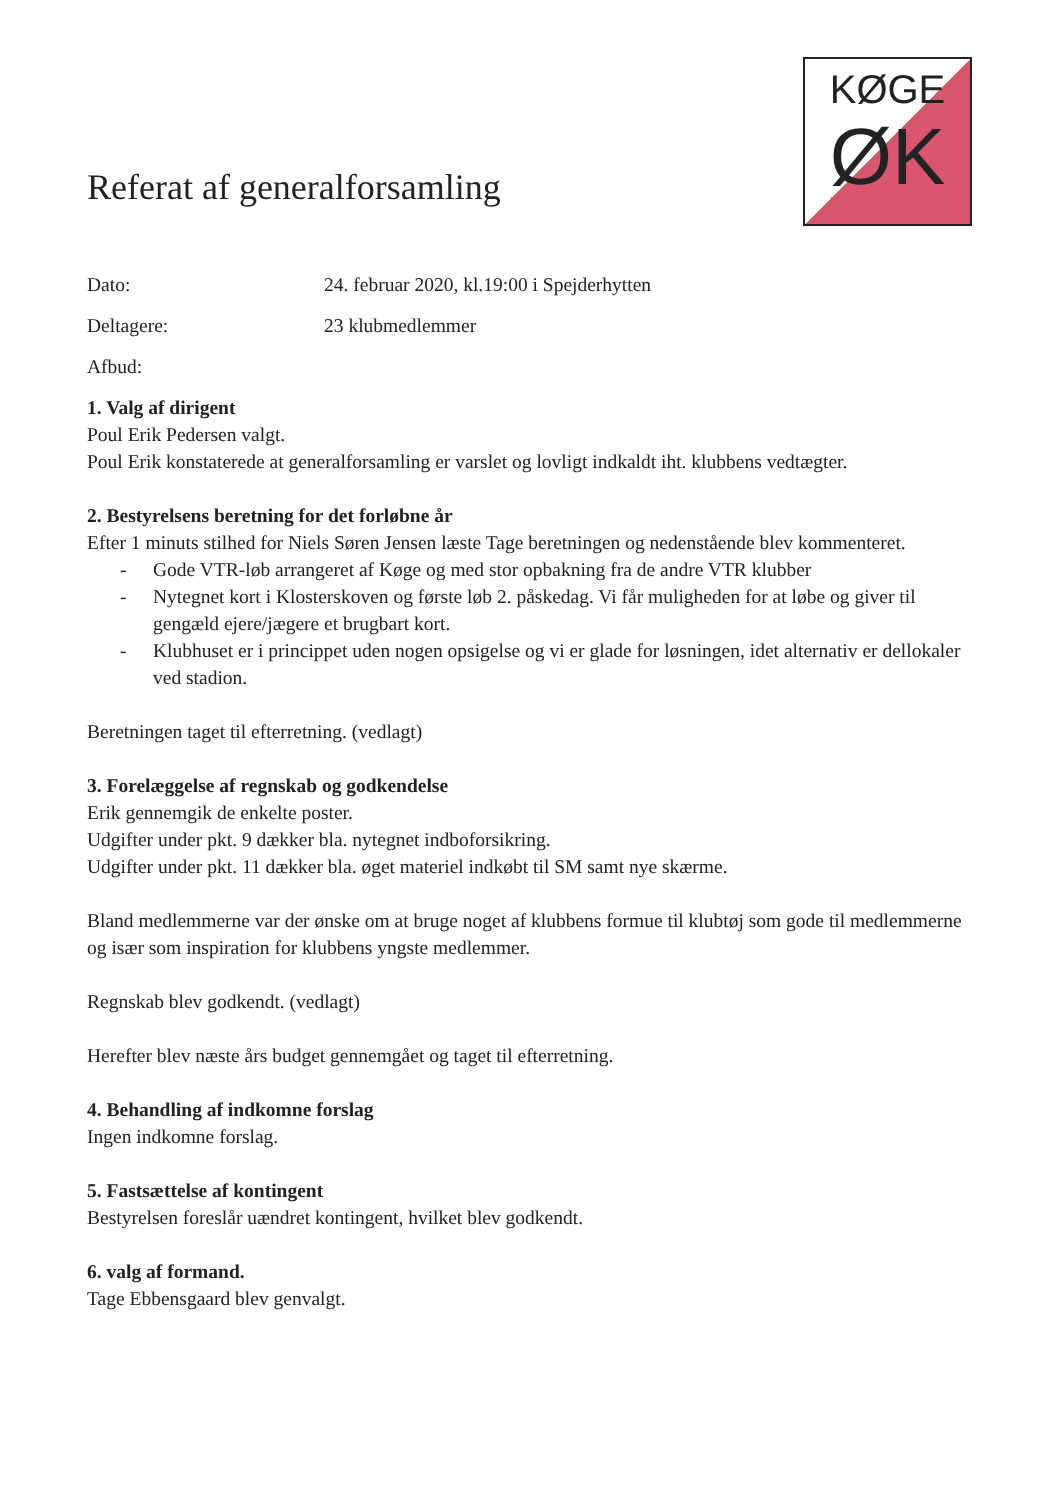Referat af generalforsamling
KØGE
ØK
Dato: 24. februar 2020, kl.19:00 i Spejderhytten
Deltagere: 23 klubmedlemmer
Afbud:
1. Valg af dirigent
Poul Erik Pedersen valgt.
Poul Erik konstaterede at generalforsamling er varslet og lovligt indkaldt iht. klubbens vedtægter.
2. Bestyrelsens beretning for det forløbne år
Efter 1 minuts stilhed for Niels Søren Jensen læste Tage beretningen og nedenstående blev kommenteret.
- Gode VTR-løb arrangeret af Køge og med stor opbakning fra de andre VTR klubber
- Nytegnet kort i Klosterskoven og første løb 2. påskedag. Vi får muligheden for at løbe og giver til gengæld ejere/jægere et brugbart kort.
- Klubhuset er i princippet uden nogen opsigelse og vi er glade for løsningen, idet alternativ er dellokaler ved stadion.
Beretningen taget til efterretning. (vedlagt)
3. Forelæggelse af regnskab og godkendelse
Erik gennemgik de enkelte poster.
Udgifter under pkt. 9 dækker bla. nytegnet indboforsikring.
Udgifter under pkt. 11 dækker bla. øget materiel indkøbt til SM samt nye skærme.
Bland medlemmerne var der ønske om at bruge noget af klubbens formue til klubtøj som gode til medlemmerne og især som inspiration for klubbens yngste medlemmer.
Regnskab blev godkendt. (vedlagt)
Herefter blev næste års budget gennemgået og taget til efterretning.
4. Behandling af indkomne forslag
Ingen indkomne forslag.
5. Fastsættelse af kontingent
Bestyrelsen foreslår uændret kontingent, hvilket blev godkendt.
6. valg af formand.
Tage Ebbensgaard blev genvalgt.